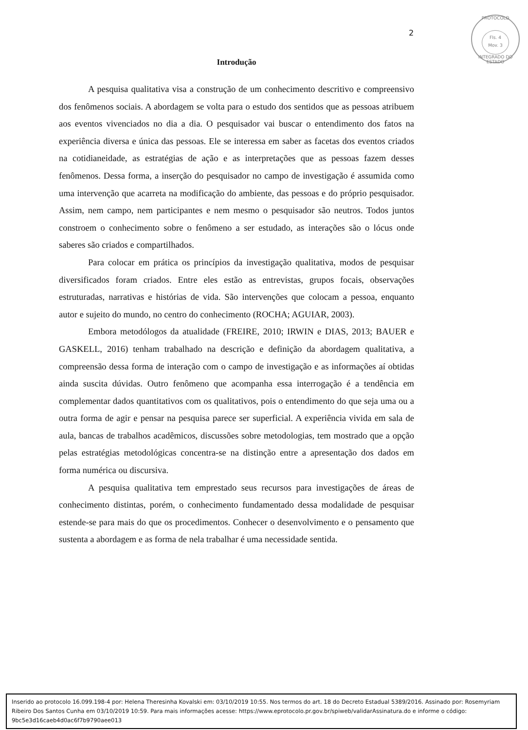PROTOCOLO
Fls. 4
Mov. 3
INTEGRADO DO ESTADO
2
Introdução
A pesquisa qualitativa visa a construção de um conhecimento descritivo e compreensivo dos fenômenos sociais. A abordagem se volta para o estudo dos sentidos que as pessoas atribuem aos eventos vivenciados no dia a dia. O pesquisador vai buscar o entendimento dos fatos na experiência diversa e única das pessoas. Ele se interessa em saber as facetas dos eventos criados na cotidianeidade, as estratégias de ação e as interpretações que as pessoas fazem desses fenômenos. Dessa forma, a inserção do pesquisador no campo de investigação é assumida como uma intervenção que acarreta na modificação do ambiente, das pessoas e do próprio pesquisador. Assim, nem campo, nem participantes e nem mesmo o pesquisador são neutros. Todos juntos constroem o conhecimento sobre o fenômeno a ser estudado, as interações são o lócus onde saberes são criados e compartilhados.
Para colocar em prática os princípios da investigação qualitativa, modos de pesquisar diversificados foram criados. Entre eles estão as entrevistas, grupos focais, observações estruturadas, narrativas e histórias de vida. São intervenções que colocam a pessoa, enquanto autor e sujeito do mundo, no centro do conhecimento (ROCHA; AGUIAR, 2003).
Embora metodólogos da atualidade (FREIRE, 2010; IRWIN e DIAS, 2013; BAUER e GASKELL, 2016) tenham trabalhado na descrição e definição da abordagem qualitativa, a compreensão dessa forma de interação com o campo de investigação e as informações aí obtidas ainda suscita dúvidas. Outro fenômeno que acompanha essa interrogação é a tendência em complementar dados quantitativos com os qualitativos, pois o entendimento do que seja uma ou a outra forma de agir e pensar na pesquisa parece ser superficial. A experiência vivida em sala de aula, bancas de trabalhos acadêmicos, discussões sobre metodologias, tem mostrado que a opção pelas estratégias metodológicas concentra-se na distinção entre a apresentação dos dados em forma numérica ou discursiva.
A pesquisa qualitativa tem emprestado seus recursos para investigações de áreas de conhecimento distintas, porém, o conhecimento fundamentado dessa modalidade de pesquisar estende-se para mais do que os procedimentos. Conhecer o desenvolvimento e o pensamento que sustenta a abordagem e as forma de nela trabalhar é uma necessidade sentida.
Inserido ao protocolo 16.099.198-4 por: Helena Theresinha Kovalski em: 03/10/2019 10:55. Nos termos do art. 18 do Decreto Estadual 5389/2016. Assinado por: Rosemyriam Ribeiro Dos Santos Cunha em 03/10/2019 10:59. Para mais informações acesse: https://www.eprotocolo.pr.gov.br/spiweb/validarAssinatura.do e informe o código: 9bc5e3d16caeb4d0ac6f7b9790aee013